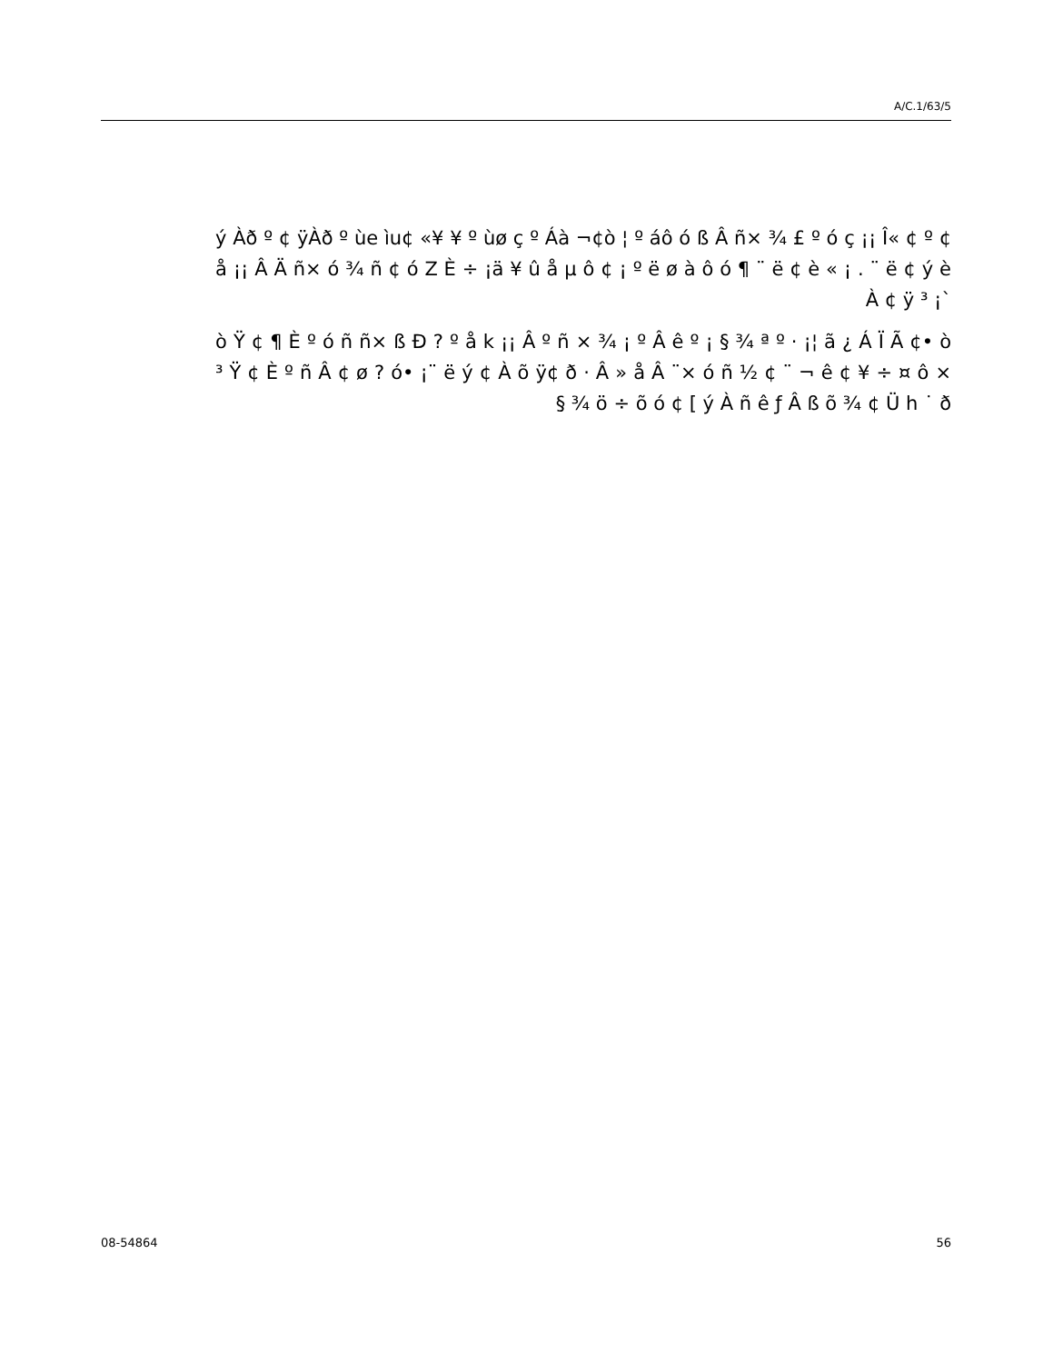A/C.1/63/5
ý Àð º ¢ ÿÀð º ùe ìu¢ «¥ ¥ º ùø ç º Áà ¬¢ò ¦ º áô ó ß Â ñ× ¾ £ º ó ç ¡¡ Î« ¢ º ¢ å ¡¡ Â Ä ñ× ó ¾ ñ ¢ ó Z È ÷ ¡ä ¥ û å µ ô ¢ ¡ º ë ø à ô ó ¶ ¨ ë ¢ è « ¡ . ¨ ë ¢ ý è À ¢ ÿ ³ ¡`
ò Ÿ ¢ ¶ È º ó ñ ñ× ß Ð ? º å k ¡¡ Â º ñ × ¾ ¡ º Â ê º ¡ § ¾ ª º · ¡¦ ã ¿ Á Ï Ã ¢• ò ³ Ÿ ¢ È º ñ Â ¢ ø ? ó• ¡¨ ë ý ¢ À õ ÿ¢ ð · Â » å Â ¨× ó ñ ½ ¢ ¨ ¬ ê ¢ ¥ ÷ ¤ ô × § ¾ ö ÷ õ ó ¢ [ ý À ñ ê ƒ Â ß õ ¾ ¢ Ü h ˙ ð
08-54864 56